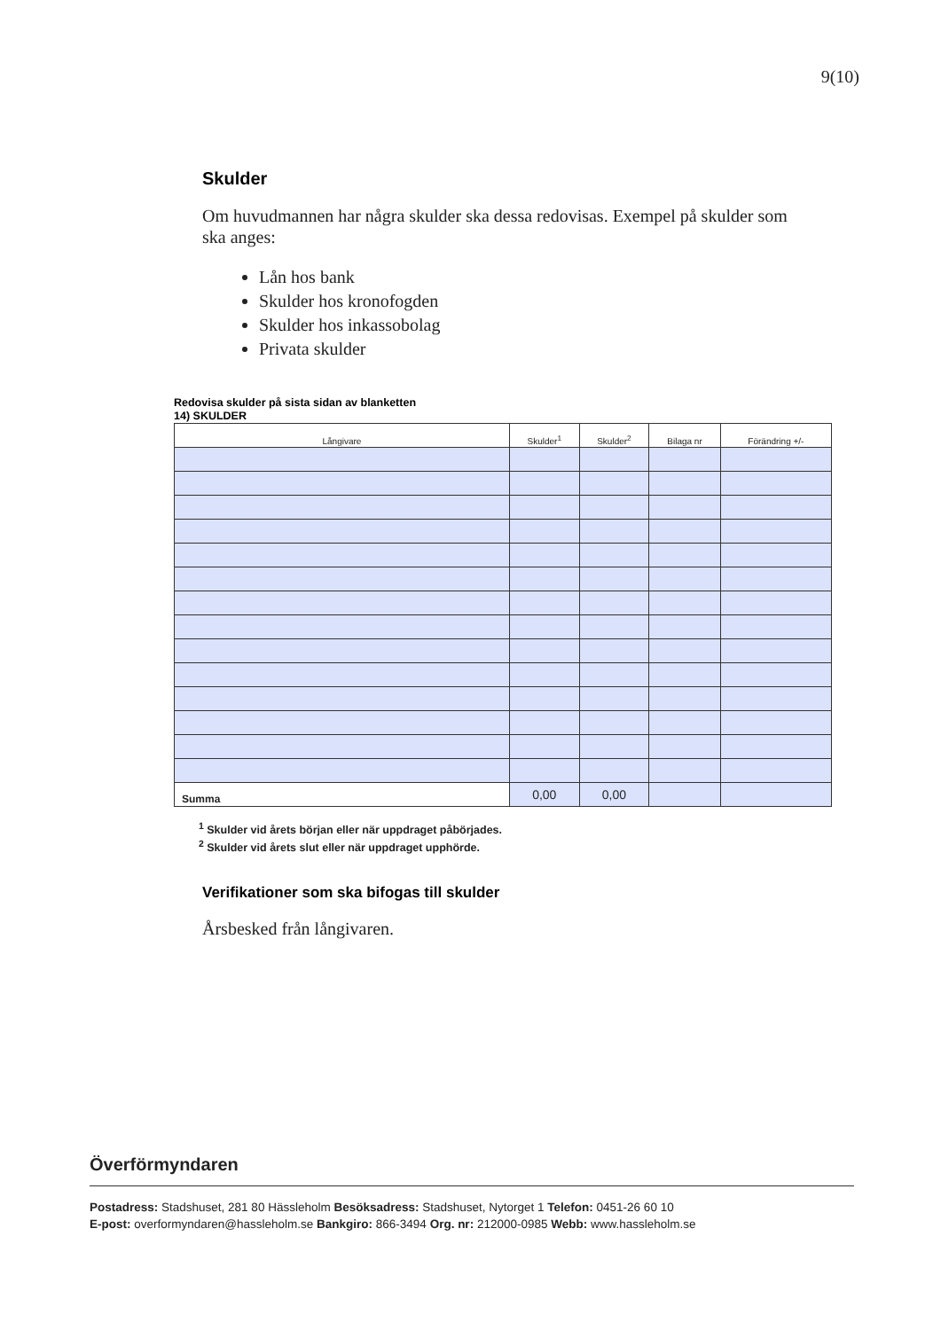9(10)
Skulder
Om huvudmannen har några skulder ska dessa redovisas. Exempel på skulder som ska anges:
Lån hos bank
Skulder hos kronofogden
Skulder hos inkassobolag
Privata skulder
Redovisa skulder på sista sidan av blanketten
14) SKULDER
| Långivare | Skulder<sup>1</sup> | Skulder<sup>2</sup> | Bilaga nr | Förändring +/- |
| --- | --- | --- | --- | --- |
| Summa | 0,00 | 0,00 | | |
<sup>1</sup> Skulder vid årets början eller när uppdraget påbörjades.
<sup>2</sup> Skulder vid årets slut eller när uppdraget upphörde.
Verifikationer som ska bifogas till skulder
Årsbesked från långivaren.
Överförmyndaren
Postadress: Stadshuset, 281 80 Hässleholm Besöksadress: Stadshuset, Nytorget 1 Telefon: 0451-26 60 10
E-post: overformyndaren@hassleholm.se Bankgiro: 866-3494 Org. nr: 212000-0985 Webb: www.hassleholm.se